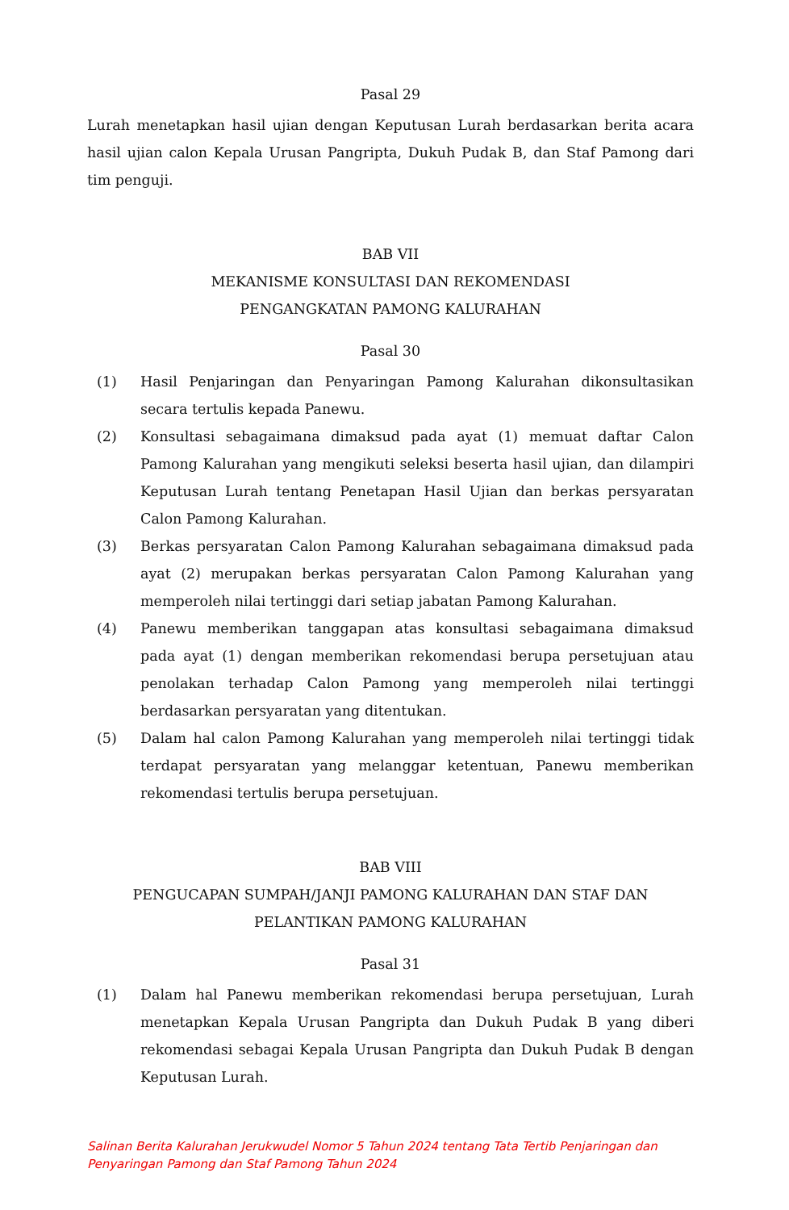Pasal 29
Lurah menetapkan hasil ujian dengan Keputusan Lurah berdasarkan berita acara hasil ujian calon Kepala Urusan Pangripta, Dukuh Pudak B, dan Staf Pamong dari tim penguji.
BAB VII
MEKANISME KONSULTASI DAN REKOMENDASI
PENGANGKATAN PAMONG KALURAHAN
Pasal 30
(1) Hasil Penjaringan dan Penyaringan Pamong Kalurahan dikonsultasikan secara tertulis kepada Panewu.
(2) Konsultasi sebagaimana dimaksud pada ayat (1) memuat daftar Calon Pamong Kalurahan yang mengikuti seleksi beserta hasil ujian, dan dilampiri Keputusan Lurah tentang Penetapan Hasil Ujian dan berkas persyaratan Calon Pamong Kalurahan.
(3) Berkas persyaratan Calon Pamong Kalurahan sebagaimana dimaksud pada ayat (2) merupakan berkas persyaratan Calon Pamong Kalurahan yang memperoleh nilai tertinggi dari setiap jabatan Pamong Kalurahan.
(4) Panewu memberikan tanggapan atas konsultasi sebagaimana dimaksud pada ayat (1) dengan memberikan rekomendasi berupa persetujuan atau penolakan terhadap Calon Pamong yang memperoleh nilai tertinggi berdasarkan persyaratan yang ditentukan.
(5) Dalam hal calon Pamong Kalurahan yang memperoleh nilai tertinggi tidak terdapat persyaratan yang melanggar ketentuan, Panewu memberikan rekomendasi tertulis berupa persetujuan.
BAB VIII
PENGUCAPAN SUMPAH/JANJI PAMONG KALURAHAN DAN STAF DAN
PELANTIKAN PAMONG KALURAHAN
Pasal 31
(1) Dalam hal Panewu memberikan rekomendasi berupa persetujuan, Lurah menetapkan Kepala Urusan Pangripta dan Dukuh Pudak B yang diberi rekomendasi sebagai Kepala Urusan Pangripta dan Dukuh Pudak B dengan Keputusan Lurah.
Salinan Berita Kalurahan Jerukwudel Nomor 5 Tahun 2024 tentang Tata Tertib Penjaringan dan Penyaringan Pamong dan Staf Pamong Tahun 2024